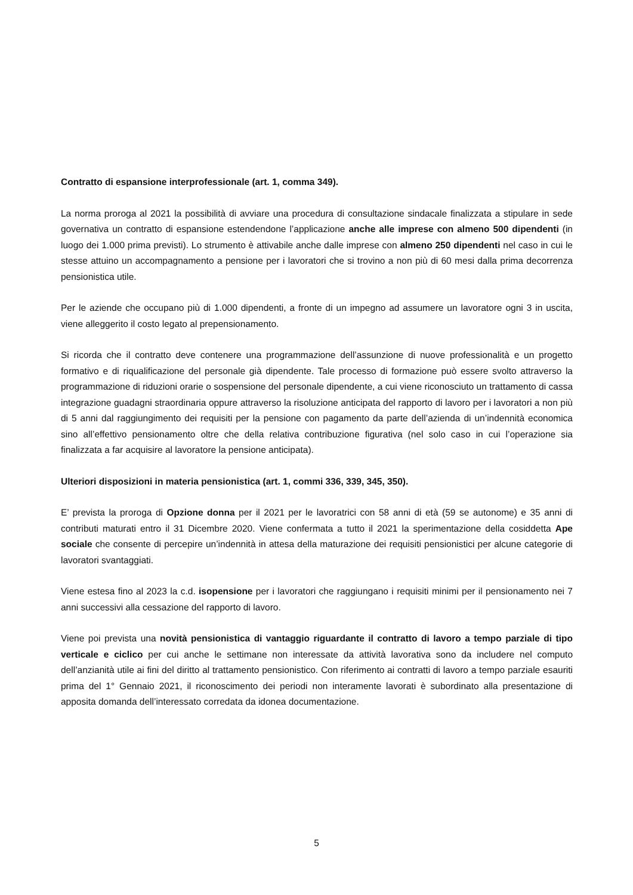Contratto di espansione interprofessionale (art. 1, comma 349).
La norma proroga al 2021 la possibilità di avviare una procedura di consultazione sindacale finalizzata a stipulare in sede governativa un contratto di espansione estendendone l’applicazione anche alle imprese con almeno 500 dipendenti (in luogo dei 1.000 prima previsti). Lo strumento è attivabile anche dalle imprese con almeno 250 dipendenti nel caso in cui le stesse attuino un accompagnamento a pensione per i lavoratori che si trovino a non più di 60 mesi dalla prima decorrenza pensionistica utile.
Per le aziende che occupano più di 1.000 dipendenti, a fronte di un impegno ad assumere un lavoratore ogni 3 in uscita, viene alleggerito il costo legato al prepensionamento.
Si ricorda che il contratto deve contenere una programmazione dell’assunzione di nuove professionalità e un progetto formativo e di riqualificazione del personale già dipendente. Tale processo di formazione può essere svolto attraverso la programmazione di riduzioni orarie o sospensione del personale dipendente, a cui viene riconosciuto un trattamento di cassa integrazione guadagni straordinaria oppure attraverso la risoluzione anticipata del rapporto di lavoro per i lavoratori a non più di 5 anni dal raggiungimento dei requisiti per la pensione con pagamento da parte dell’azienda di un’indennità economica sino all’effettivo pensionamento oltre che della relativa contribuzione figurativa (nel solo caso in cui l’operazione sia finalizzata a far acquisire al lavoratore la pensione anticipata).
Ulteriori disposizioni in materia pensionistica (art. 1, commi 336, 339, 345, 350).
E’ prevista la proroga di Opzione donna per il 2021 per le lavoratrici con 58 anni di età (59 se autonome) e 35 anni di contributi maturati entro il 31 Dicembre 2020. Viene confermata a tutto il 2021 la sperimentazione della cosiddetta Ape sociale che consente di percepire un’indennità in attesa della maturazione dei requisiti pensionistici per alcune categorie di lavoratori svantaggiati.
Viene estesa fino al 2023 la c.d. isopensione per i lavoratori che raggiungano i requisiti minimi per il pensionamento nei 7 anni successivi alla cessazione del rapporto di lavoro.
Viene poi prevista una novità pensionistica di vantaggio riguardante il contratto di lavoro a tempo parziale di tipo verticale e ciclico per cui anche le settimane non interessate da attività lavorativa sono da includere nel computo dell’anzianità utile ai fini del diritto al trattamento pensionistico. Con riferimento ai contratti di lavoro a tempo parziale esauriti prima del 1° Gennaio 2021, il riconoscimento dei periodi non interamente lavorati è subordinato alla presentazione di apposita domanda dell’interessato corredata da idonea documentazione.
5